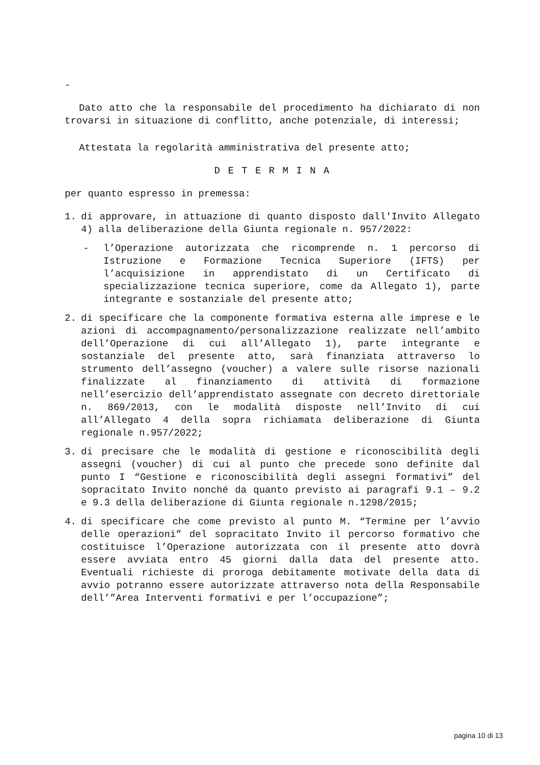-
Dato atto che la responsabile del procedimento ha dichiarato di non trovarsi in situazione di conflitto, anche potenziale, di interessi;
Attestata la regolarità amministrativa del presente atto;
D E T E R M I N A
per quanto espresso in premessa:
1. di approvare, in attuazione di quanto disposto dall'Invito Allegato 4) alla deliberazione della Giunta regionale n. 957/2022:
- l’Operazione autorizzata che ricomprende n. 1 percorso di Istruzione e Formazione Tecnica Superiore (IFTS) per l’acquisizione in apprendistato di un Certificato di specializzazione tecnica superiore, come da Allegato 1), parte integrante e sostanziale del presente atto;
2. di specificare che la componente formativa esterna alle imprese e le azioni di accompagnamento/personalizzazione realizzate nell’ambito dell’Operazione di cui all’Allegato 1), parte integrante e sostanziale del presente atto, sarà finanziata attraverso lo strumento dell’assegno (voucher) a valere sulle risorse nazionali finalizzate al finanziamento di attività di formazione nell’esercizio dell’apprendistato assegnate con decreto direttoriale n. 869/2013, con le modalità disposte nell’Invito di cui all’Allegato 4 della sopra richiamata deliberazione di Giunta regionale n.957/2022;
3. di precisare che le modalità di gestione e riconoscibilità degli assegni (voucher) di cui al punto che precede sono definite dal punto I “Gestione e riconoscibilità degli assegni formativi” del sopracitato Invito nonché da quanto previsto ai paragrafi 9.1 – 9.2 e 9.3 della deliberazione di Giunta regionale n.1298/2015;
4. di specificare che come previsto al punto M. “Termine per l’avvio delle operazioni” del sopracitato Invito il percorso formativo che costituisce l’Operazione autorizzata con il presente atto dovrà essere avviata entro 45 giorni dalla data del presente atto. Eventuali richieste di proroga debitamente motivate della data di avvio potranno essere autorizzate attraverso nota della Responsabile dell’”Area Interventi formativi e per l’occupazione”;
pagina 10 di 13